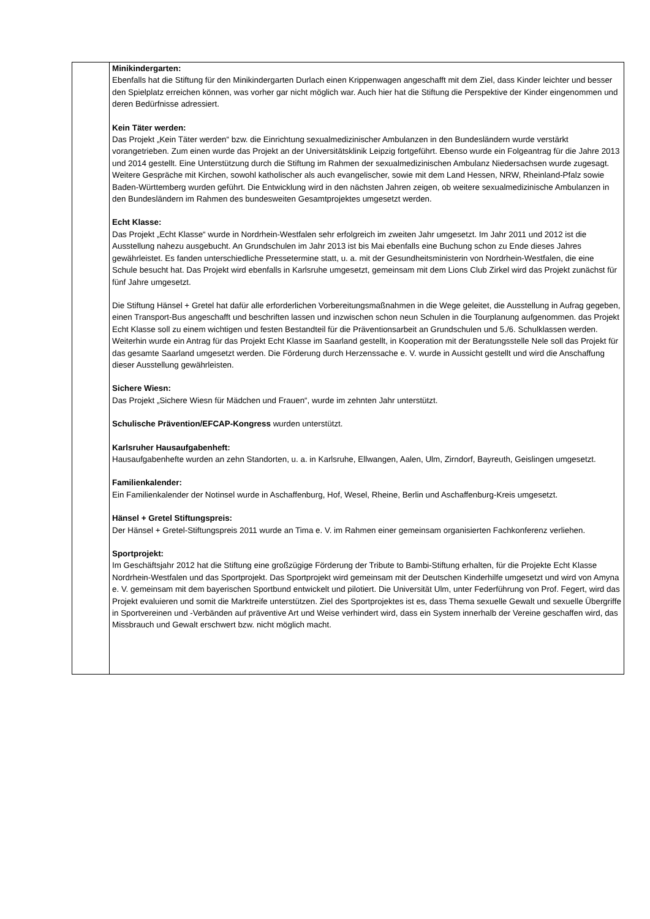| | Minikindergarten: Ebenfalls hat die Stiftung für den Minikindergarten Durlach einen Krippenwagen angeschafft mit dem Ziel, dass Kinder leichter und besser den Spielplatz erreichen können, was vorher gar nicht möglich war. Auch hier hat die Stiftung die Perspektive der Kinder eingenommen und deren Bedürfnisse adressiert. Kein Täter werden: Das Projekt „Kein Täter werden“ bzw. die Einrichtung sexualmedizinischer Ambulanzen in den Bundesländern wurde verstärkt vorangetrieben. Zum einen wurde das Projekt an der Universitätsklinik Leipzig fortgeführt. Ebenso wurde ein Folgeantrag für die Jahre 2013 und 2014 gestellt. Eine Unterstützung durch die Stiftung im Rahmen der sexualmedizinischen Ambulanz Niedersachsen wurde zugesagt. Weitere Gespräche mit Kirchen, sowohl katholischer als auch evangelischer, sowie mit dem Land Hessen, NRW, Rheinland-Pfalz sowie Baden-Württemberg wurden geführt. Die Entwicklung wird in den nächsten Jahren zeigen, ob weitere sexualmedizinische Ambulanzen in den Bundesländern im Rahmen des bundesweiten Gesamtprojektes umgesetzt werden. Echt Klasse: Das Projekt „Echt Klasse“ wurde in Nordrhein-Westfalen sehr erfolgreich im zweiten Jahr umgesetzt. Im Jahr 2011 und 2012 ist die Ausstellung nahezu ausgebucht. An Grundschulen im Jahr 2013 ist bis Mai ebenfalls eine Buchung schon zu Ende dieses Jahres gewährleistet. Es fanden unterschiedliche Pressetermine statt, u. a. mit der Gesundheitsministerin von Nordrhein-Westfalen, die eine Schule besucht hat. Das Projekt wird ebenfalls in Karlsruhe umgesetzt, gemeinsam mit dem Lions Club Zirkel wird das Projekt zunächst für fünf Jahre umgesetzt. Die Stiftung Hänsel + Gretel hat dafür alle erforderlichen Vorbereitungsmaßnahmen in die Wege geleitet, die Ausstellung in Aufrag gegeben, einen Transport-Bus angeschafft und beschriften lassen und inzwischen schon neun Schulen in die Tourplanung aufgenommen. das Projekt Echt Klasse soll zu einem wichtigen und festen Bestandteil für die Präventionsarbeit an Grundschulen und 5./6. Schulklassen werden. Weiterhin wurde ein Antrag für das Projekt Echt Klasse im Saarland gestellt, in Kooperation mit der Beratungsstelle Nele soll das Projekt für das gesamte Saarland umgesetzt werden. Die Förderung durch Herzenssache e. V. wurde in Aussicht gestellt und wird die Anschaffung dieser Ausstellung gewährleisten. Sichere Wiesn: Das Projekt „Sichere Wiesn für Mädchen und Frauen“, wurde im zehnten Jahr unterstützt. Schulische Prävention/EFCAP-Kongress wurden unterstützt. Karlsruher Hausaufgabenheft: Hausaufgabenhefte wurden an zehn Standorten, u. a. in Karlsruhe, Ellwangen, Aalen, Ulm, Zirndorf, Bayreuth, Geislingen umgesetzt. Familienkalender: Ein Familienkalender der Notinsel wurde in Aschaffenburg, Hof, Wesel, Rheine, Berlin und Aschaffenburg-Kreis umgesetzt. Hänsel + Gretel Stiftungspreis: Der Hänsel + Gretel-Stiftungspreis 2011 wurde an Tima e. V. im Rahmen einer gemeinsam organisierten Fachkonferenz verliehen. Sportprojekt: Im Geschäftsjahr 2012 hat die Stiftung eine großzügige Förderung der Tribute to Bambi-Stiftung erhalten, für die Projekte Echt Klasse Nordrhein-Westfalen und das Sportprojekt. Das Sportprojekt wird gemeinsam mit der Deutschen Kinderhilfe umgesetzt und wird von Amyna e. V. gemeinsam mit dem bayerischen Sportbund entwickelt und pilotiert. Die Universität Ulm, unter Federführung von Prof. Fegert, wird das Projekt evaluieren und somit die Marktreife unterstützen. Ziel des Sportprojektes ist es, dass Thema sexuelle Gewalt und sexuelle Übergriffe in Sportvereinen und -Verbänden auf präventive Art und Weise verhindert wird, dass ein System innerhalb der Vereine geschaffen wird, das Missbrauch und Gewalt erschwert bzw. nicht möglich macht. |